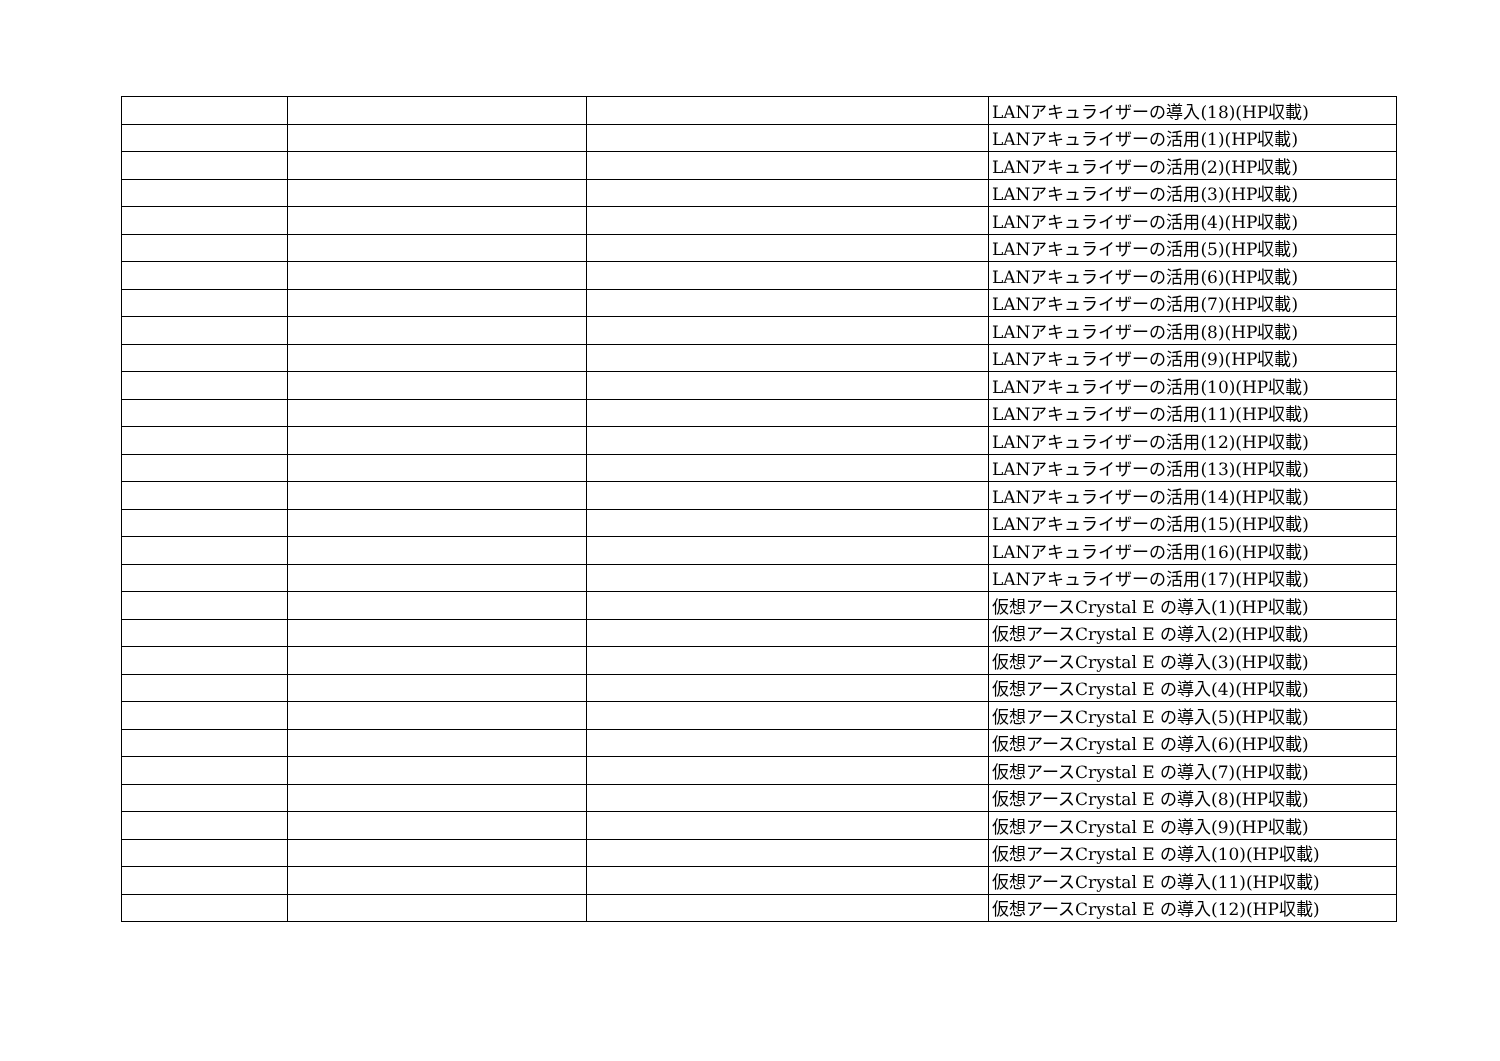| | | | LANアキュライザーの導入(18)(HP収載) |
| | | | LANアキュライザーの活用(1)(HP収載) |
| | | | LANアキュライザーの活用(2)(HP収載) |
| | | | LANアキュライザーの活用(3)(HP収載) |
| | | | LANアキュライザーの活用(4)(HP収載) |
| | | | LANアキュライザーの活用(5)(HP収載) |
| | | | LANアキュライザーの活用(6)(HP収載) |
| | | | LANアキュライザーの活用(7)(HP収載) |
| | | | LANアキュライザーの活用(8)(HP収載) |
| | | | LANアキュライザーの活用(9)(HP収載) |
| | | | LANアキュライザーの活用(10)(HP収載) |
| | | | LANアキュライザーの活用(11)(HP収載) |
| | | | LANアキュライザーの活用(12)(HP収載) |
| | | | LANアキュライザーの活用(13)(HP収載) |
| | | | LANアキュライザーの活用(14)(HP収載) |
| | | | LANアキュライザーの活用(15)(HP収載) |
| | | | LANアキュライザーの活用(16)(HP収載) |
| | | | LANアキュライザーの活用(17)(HP収載) |
| | | | 仮想アースCrystal E の導入(1)(HP収載) |
| | | | 仮想アースCrystal E の導入(2)(HP収載) |
| | | | 仮想アースCrystal E の導入(3)(HP収載) |
| | | | 仮想アースCrystal E の導入(4)(HP収載) |
| | | | 仮想アースCrystal E の導入(5)(HP収載) |
| | | | 仮想アースCrystal E の導入(6)(HP収載) |
| | | | 仮想アースCrystal E の導入(7)(HP収載) |
| | | | 仮想アースCrystal E の導入(8)(HP収載) |
| | | | 仮想アースCrystal E の導入(9)(HP収載) |
| | | | 仮想アースCrystal E の導入(10)(HP収載) |
| | | | 仮想アースCrystal E の導入(11)(HP収載) |
| | | | 仮想アースCrystal E の導入(12)(HP収載) |